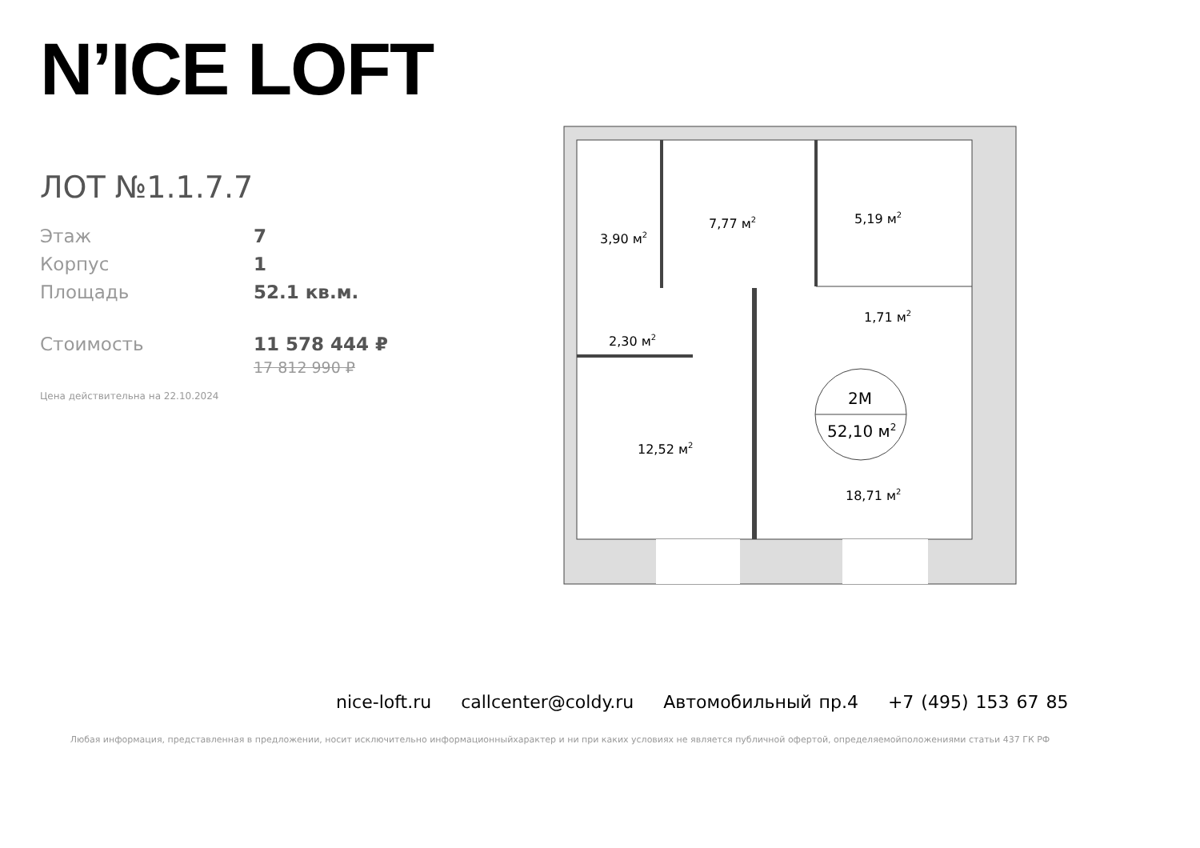N’ICE LOFT
ЛОТ №1.1.7.7
Этаж 7
Корпус 1
Площадь 52.1 кв.м.
Стоимость 11 578 444 ₽
17 812 990 ₽
Цена действительна на 22.10.2024
2М
52,10 м2
3,90 м2
7,77 м2
5,19 м2
1,71 м2
2,30 м2
12,52 м2
18,71 м2
nice-loft.ru callcenter@coldy.ru Автомобильный пр.4 +7 (495) 153 67 85
Любая информация, представленная в предложении, носит исключительно информационныйхарактер и ни при каких условиях не является публичной офертой, определяемойположениями статьи 437 ГК РФ